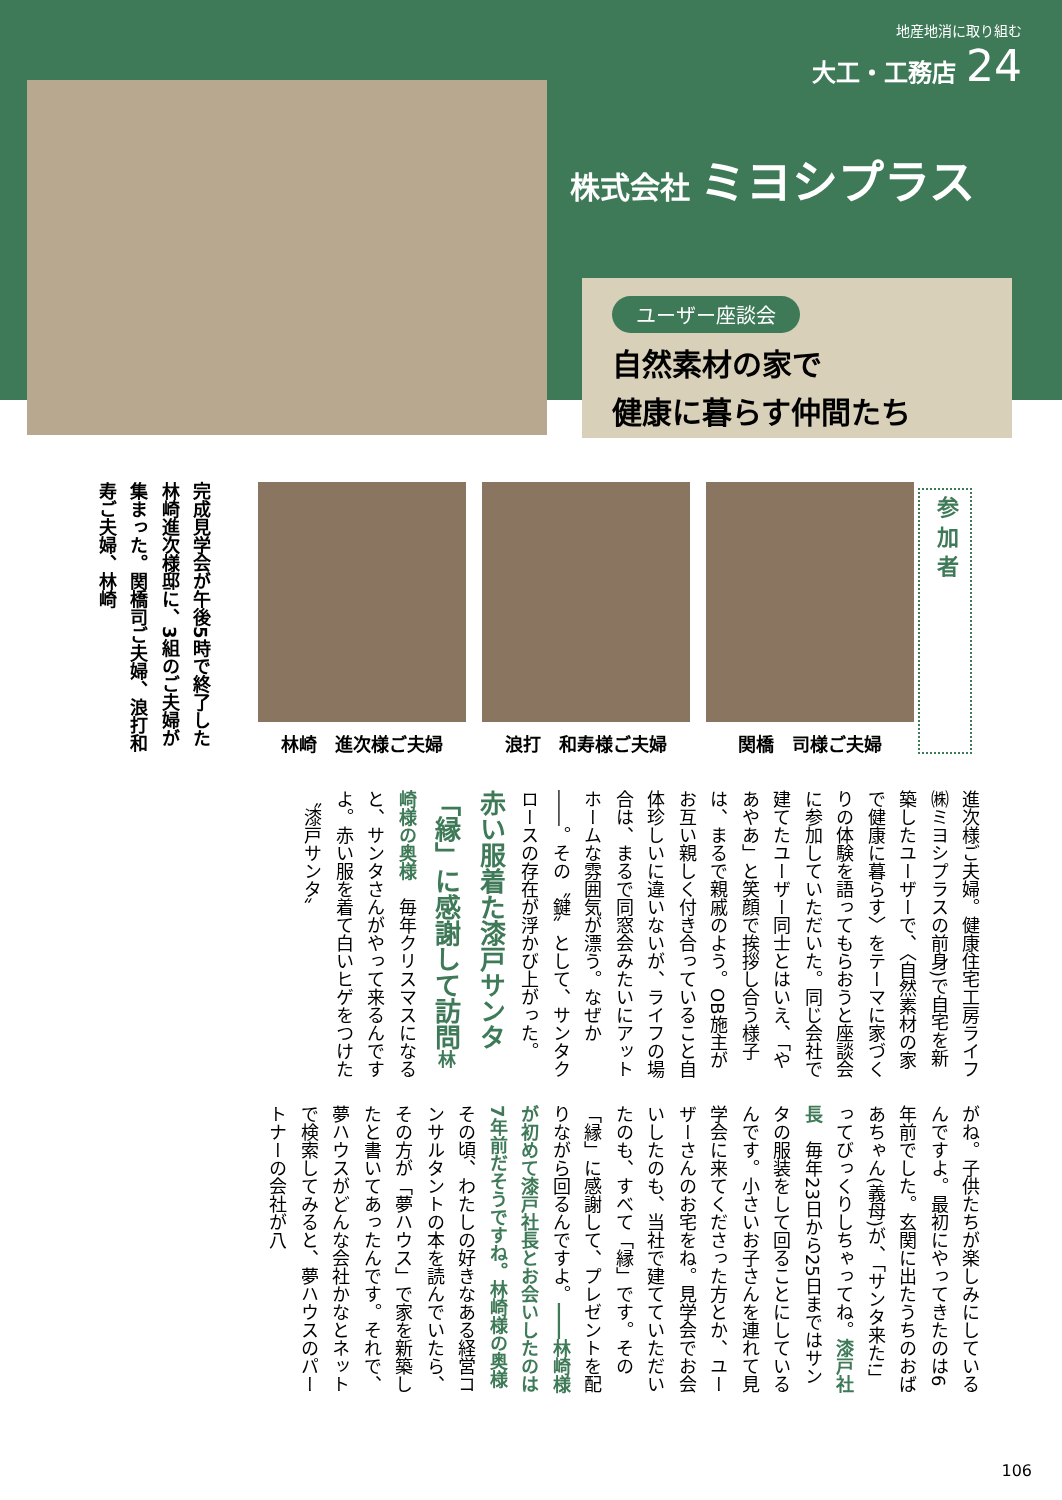地産地消に取り組む
大工・工務店 24
株式会社 ミヨシプラス
ユーザー座談会
自然素材の家で
健康に暮らす仲間たち
参 加 者
林崎　進次様ご夫婦 浪打　和寿様ご夫婦 関橋　司様ご夫婦
完成見学会が午後5時で終了した林崎進次様邸に、3組のご夫婦が集まった。関橋司ご夫婦、浪打和寿ご夫婦、林崎
進次様ご夫婦。健康住宅工房ライフ㈱ミヨシプラスの前身)で自宅を新築したユーザーで、〈自然素材の家で健康に暮らす〉をテーマに家づくりの体験を語ってもらおうと座談会に参加していただいた。同じ会社で建てたユーザー同士とはいえ、「やあやあ」と笑顔で挨拶し合う様子は、まるで親戚のよう。OB施主がお互い親しく付き合っていること自体珍しいに違いないが、ライフの場合は、まるで同窓会みたいにアットホームな雰囲気が漂う。なぜか――。その〝鍵〟として、サンタクロースの存在が浮かび上がった。赤い服着た漆戸サンタ「縁」に感謝して訪問 林崎様の奥様　毎年クリスマスになると、サンタさんがやって来るんですよ。赤い服を着て白いヒゲをつけた〝漆戸サンタ〟
がね。子供たちが楽しみにしているんですよ。最初にやってきたのは6年前でした。玄関に出たうちのおばあちゃん(義母)が、「サンタ来た!」ってびっくりしちゃってね。漆戸社長　毎年23日から25日まではサンタの服装をして回ることにしているんです。小さいお子さんを連れて見学会に来てくださった方とか、ユーザーさんのお宅をね。見学会でお会いしたのも、当社で建てていただいたのも、すべて「縁」です。その「縁」に感謝して、プレゼントを配りながら回るんですよ。――林崎様が初めて漆戸社長とお会いしたのは7年前だそうですね。林崎様の奥様　その頃、わたしの好きなある経営コンサルタントの本を読んでいたら、その方が「夢ハウス」で家を新築したと書いてあったんです。それで、夢ハウスがどんな会社かなとネットで検索してみると、夢ハウスのパートナーの会社が八
106